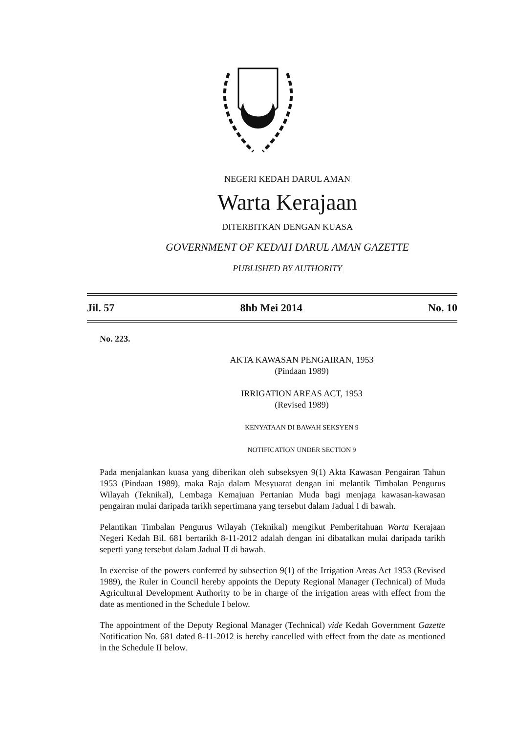NEGERI KEDAH DARUL AMAN
Warta Kerajaan
DITERBITKAN DENGAN KUASA
GOVERNMENT OF KEDAH DARUL AMAN GAZETTE
PUBLISHED BY AUTHORITY
Jil. 57 8hb Mei 2014 No. 10
No. 223.
AKTA KAWASAN PENGAIRAN, 1953
(Pindaan 1989)
IRRIGATION AREAS ACT, 1953
(Revised 1989)
KENYATAAN DI BAWAH SEKSYEN 9
NOTIFICATION UNDER SECTION 9
Pada menjalankan kuasa yang diberikan oleh subseksyen 9(1) Akta Kawasan Pengairan Tahun 1953 (Pindaan 1989), maka Raja dalam Mesyuarat dengan ini melantik Timbalan Pengurus Wilayah (Teknikal), Lembaga Kemajuan Pertanian Muda bagi menjaga kawasan-kawasan pengairan mulai daripada tarikh sepertimana yang tersebut dalam Jadual I di bawah.
Pelantikan Timbalan Pengurus Wilayah (Teknikal) mengikut Pemberitahuan Warta Kerajaan Negeri Kedah Bil. 681 bertarikh 8-11-2012 adalah dengan ini dibatalkan mulai daripada tarikh seperti yang tersebut dalam Jadual II di bawah.
In exercise of the powers conferred by subsection 9(1) of the Irrigation Areas Act 1953 (Revised 1989), the Ruler in Council hereby appoints the Deputy Regional Manager (Technical) of Muda Agricultural Development Authority to be in charge of the irrigation areas with effect from the date as mentioned in the Schedule I below.
The appointment of the Deputy Regional Manager (Technical) vide Kedah Government Gazette Notification No. 681 dated 8-11-2012 is hereby cancelled with effect from the date as mentioned in the Schedule II below.